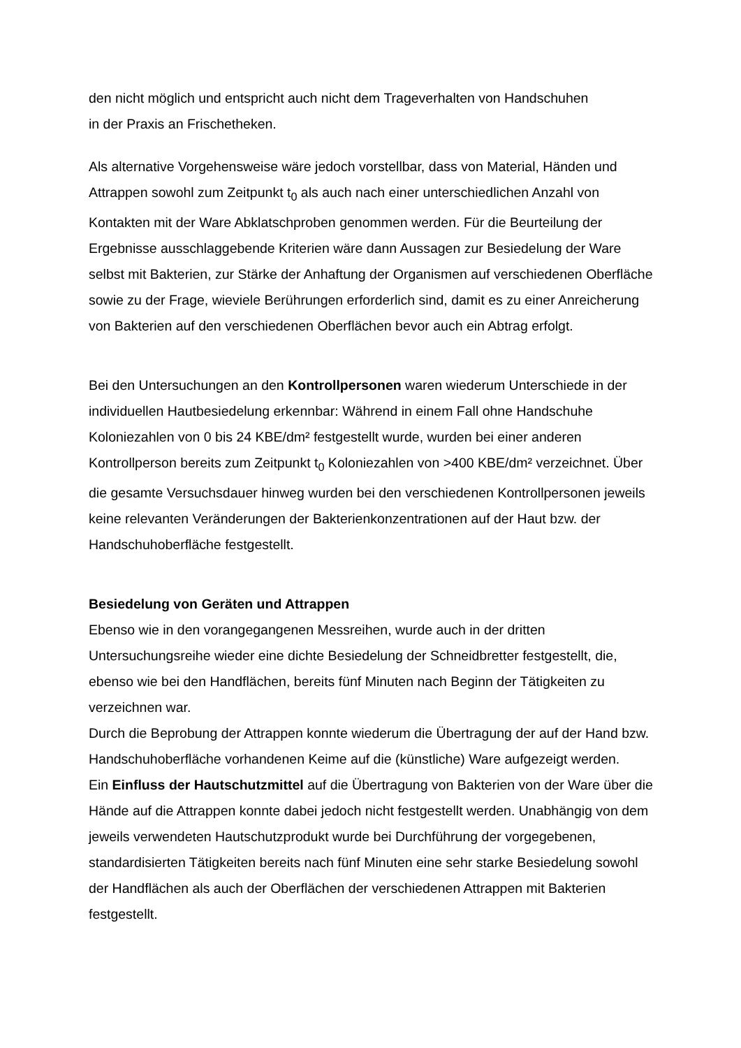den nicht möglich und entspricht auch nicht dem Trageverhalten von Handschuhen
in der Praxis an Frischetheken.
Als alternative Vorgehensweise wäre jedoch vorstellbar, dass von Material, Händen und Attrappen sowohl zum Zeitpunkt t<sub>0</sub> als auch nach einer unterschiedlichen Anzahl von Kontakten mit der Ware Abklatschproben genommen werden. Für die Beurteilung der Ergebnisse ausschlaggebende Kriterien wäre dann Aussagen zur Besiedelung der Ware selbst mit Bakterien, zur Stärke der Anhaftung der Organismen auf verschiedenen Oberfläche sowie zu der Frage, wieviele Berührungen erforderlich sind, damit es zu einer Anreicherung von Bakterien auf den verschiedenen Oberflächen bevor auch ein Abtrag erfolgt.
Bei den Untersuchungen an den Kontrollpersonen waren wiederum Unterschiede in der individuellen Hautbesiedelung erkennbar: Während in einem Fall ohne Handschuhe Koloniezahlen von 0 bis 24 KBE/dm² festgestellt wurde, wurden bei einer anderen Kontrollperson bereits zum Zeitpunkt t<sub>0</sub> Koloniezahlen von >400 KBE/dm² verzeichnet. Über die gesamte Versuchsdauer hinweg wurden bei den verschiedenen Kontrollpersonen jeweils keine relevanten Veränderungen der Bakterienkonzentrationen auf der Haut bzw. der Handschuhoberfläche festgestellt.
Besiedelung von Geräten und Attrappen
Ebenso wie in den vorangegangenen Messreihen, wurde auch in der dritten Untersuchungsreihe wieder eine dichte Besiedelung der Schneidbretter festgestellt, die, ebenso wie bei den Handflächen, bereits fünf Minuten nach Beginn der Tätigkeiten zu verzeichnen war.
Durch die Beprobung der Attrappen konnte wiederum die Übertragung der auf der Hand bzw. Handschuhoberfläche vorhandenen Keime auf die (künstliche) Ware aufgezeigt werden.
Ein Einfluss der Hautschutzmittel auf die Übertragung von Bakterien von der Ware über die Hände auf die Attrappen konnte dabei jedoch nicht festgestellt werden. Unabhängig von dem jeweils verwendeten Hautschutzprodukt wurde bei Durchführung der vorgegebenen, standardisierten Tätigkeiten bereits nach fünf Minuten eine sehr starke Besiedelung sowohl der Handflächen als auch der Oberflächen der verschiedenen Attrappen mit Bakterien festgestellt.